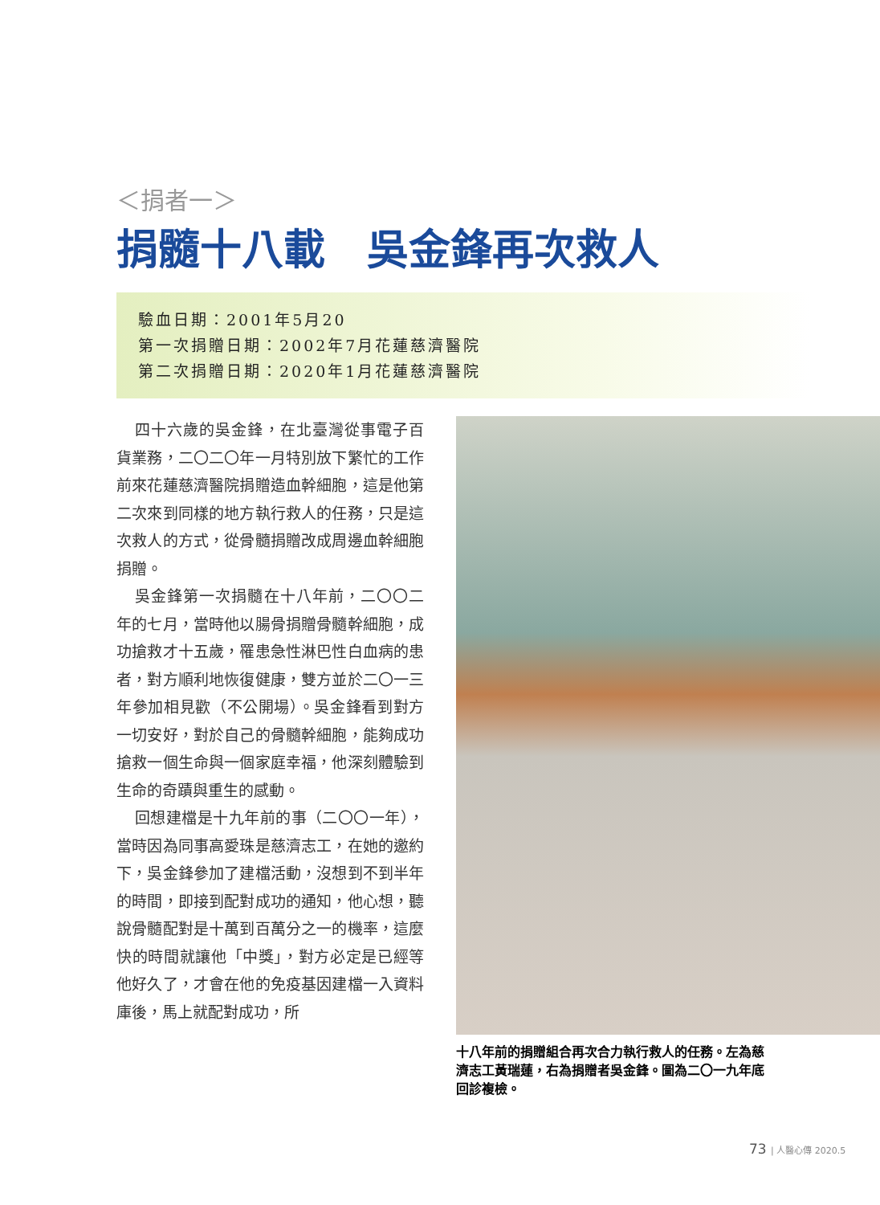＜捐者一＞
捐髓十八載　吳金鋒再次救人
驗血日期：2001年5月20
第一次捐贈日期：2002年7月花蓮慈濟醫院
第二次捐贈日期：2020年1月花蓮慈濟醫院
四十六歲的吳金鋒，在北臺灣從事電子百貨業務，二〇二〇年一月特別放下繁忙的工作前來花蓮慈濟醫院捐贈造血幹細胞，這是他第二次來到同樣的地方執行救人的任務，只是這次救人的方式，從骨髓捐贈改成周邊血幹細胞捐贈。
吳金鋒第一次捐髓在十八年前，二〇〇二年的七月，當時他以腸骨捐贈骨髓幹細胞，成功搶救才十五歲，罹患急性淋巴性白血病的患者，對方順利地恢復健康，雙方並於二〇一三年參加相見歡（不公開場）。吳金鋒看到對方一切安好，對於自己的骨髓幹細胞，能夠成功搶救一個生命與一個家庭幸福，他深刻體驗到生命的奇蹟與重生的感動。
回想建檔是十九年前的事（二〇〇一年），當時因為同事高愛珠是慈濟志工，在她的邀約下，吳金鋒參加了建檔活動，沒想到不到半年的時間，即接到配對成功的通知，他心想，聽說骨髓配對是十萬到百萬分之一的機率，這麼快的時間就讓他「中獎」，對方必定是已經等他好久了，才會在他的免疫基因建檔一入資料庫後，馬上就配對成功，所
十八年前的捐贈組合再次合力執行救人的任務。左為慈濟志工黃瑞蓮，右為捐贈者吳金鋒。圖為二〇一九年底回診複檢。
73 | 人醫心傳 2020.5